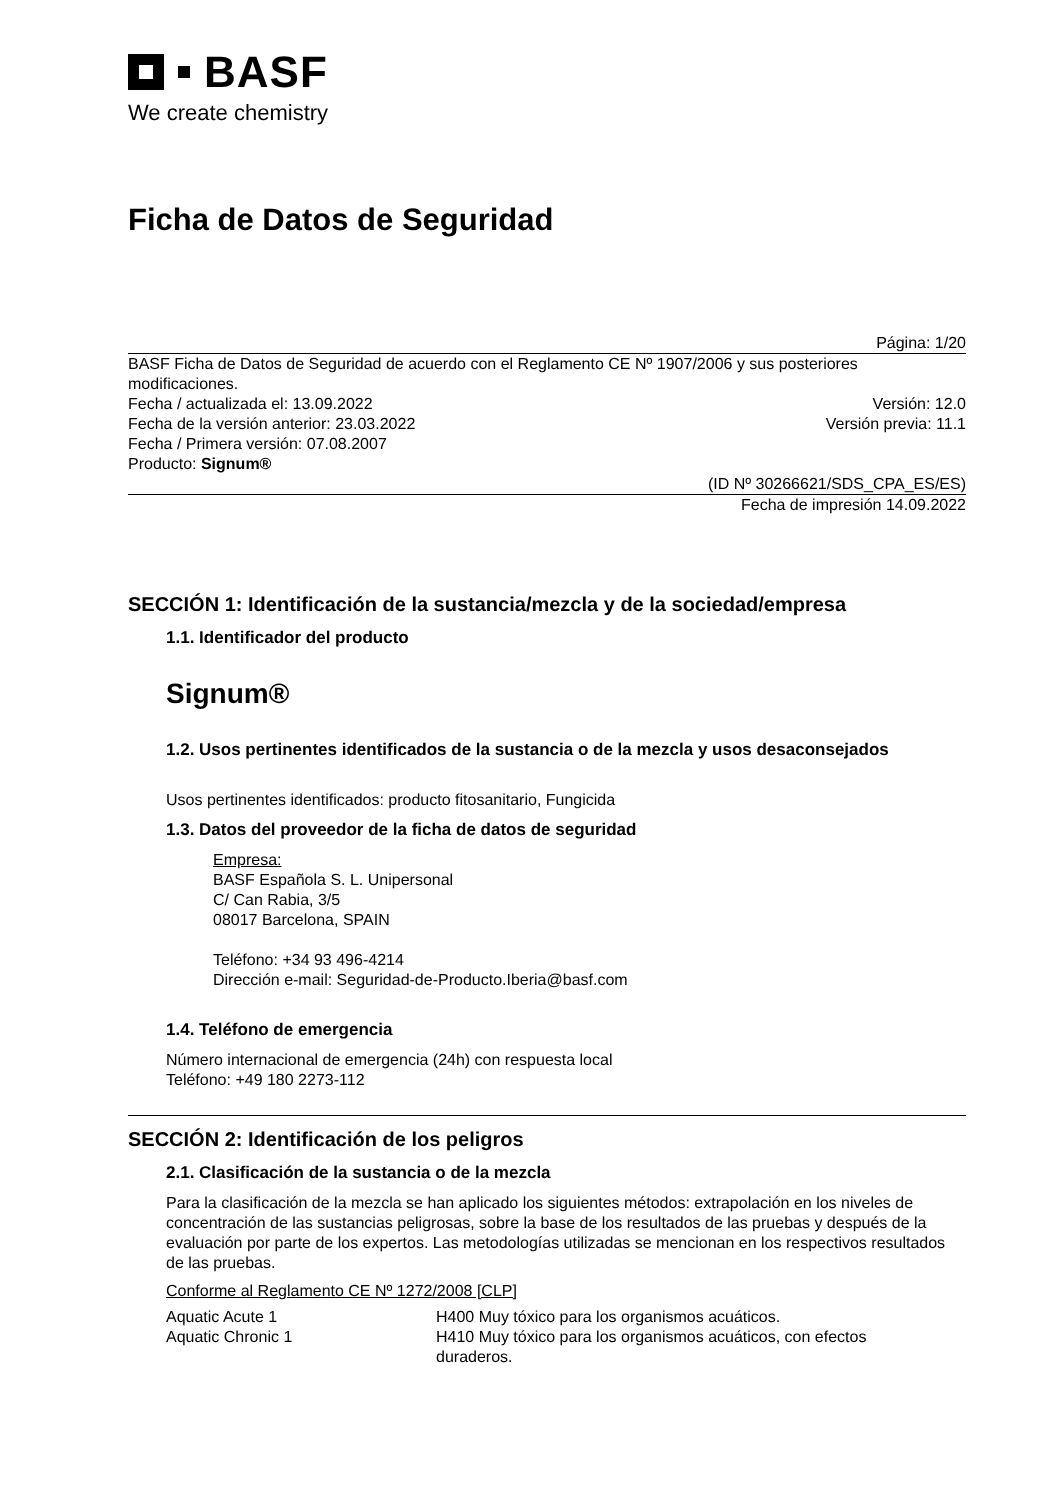BASF
We create chemistry
Ficha de Datos de Seguridad
Página: 1/20
BASF Ficha de Datos de Seguridad de acuerdo con el Reglamento CE Nº 1907/2006 y sus posteriores modificaciones.
Fecha / actualizada el: 13.09.2022 Versión: 12.0
Fecha de la versión anterior: 23.03.2022 Versión previa: 11.1
Fecha / Primera versión: 07.08.2007
Producto: Signum®
(ID Nº 30266621/SDS_CPA_ES/ES)
Fecha de impresión 14.09.2022
SECCIÓN 1: Identificación de la sustancia/mezcla y de la sociedad/empresa
1.1. Identificador del producto
Signum®
1.2. Usos pertinentes identificados de la sustancia o de la mezcla y usos desaconsejados
Usos pertinentes identificados: producto fitosanitario, Fungicida
1.3. Datos del proveedor de la ficha de datos de seguridad
Empresa:
BASF Española S. L. Unipersonal
C/ Can Rabia, 3/5
08017 Barcelona, SPAIN
Teléfono: +34 93 496-4214
Dirección e-mail: Seguridad-de-Producto.Iberia@basf.com
1.4. Teléfono de emergencia
Número internacional de emergencia (24h) con respuesta local
Teléfono: +49 180 2273-112
SECCIÓN 2: Identificación de los peligros
2.1. Clasificación de la sustancia o de la mezcla
Para la clasificación de la mezcla se han aplicado los siguientes métodos: extrapolación en los niveles de concentración de las sustancias peligrosas, sobre la base de los resultados de las pruebas y después de la evaluación por parte de los expertos. Las metodologías utilizadas se mencionan en los respectivos resultados de las pruebas.
Conforme al Reglamento CE Nº 1272/2008 [CLP]
| Aquatic Acute 1 | H400 Muy tóxico para los organismos acuáticos. |
| Aquatic Chronic 1 | H410 Muy tóxico para los organismos acuáticos, con efectos duraderos. |